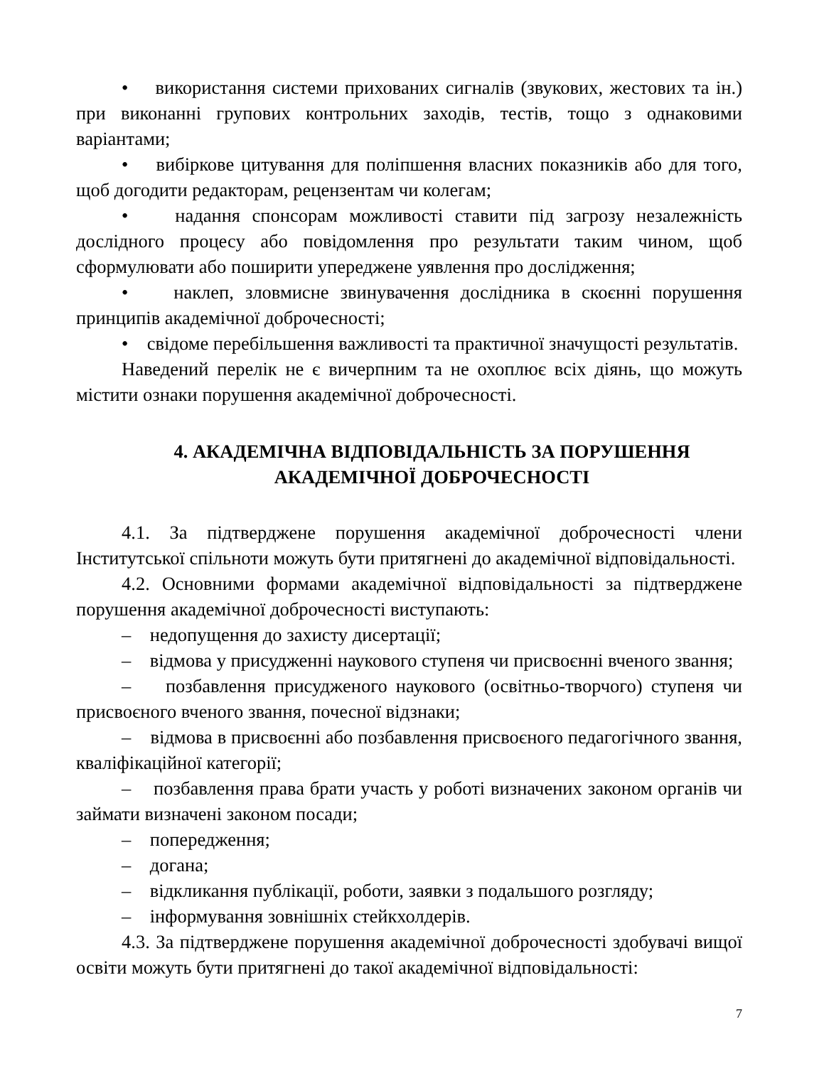• використання системи прихованих сигналів (звукових, жестових та ін.) при виконанні групових контрольних заходів, тестів, тощо з однаковими варіантами;
• вибіркове цитування для поліпшення власних показників або для того, щоб догодити редакторам, рецензентам чи колегам;
• надання спонсорам можливості ставити під загрозу незалежність дослідного процесу або повідомлення про результати таким чином, щоб сформулювати або поширити упереджене уявлення про дослідження;
• наклеп, зловмисне звинувачення дослідника в скоєнні порушення принципів академічної доброчесності;
• свідоме перебільшення важливості та практичної значущості результатів.
Наведений перелік не є вичерпним та не охоплює всіх діянь, що можуть містити ознаки порушення академічної доброчесності.
4. АКАДЕМІЧНА ВІДПОВІДАЛЬНІСТЬ ЗА ПОРУШЕННЯ
АКАДЕМІЧНОЇ ДОБРОЧЕСНОСТІ
4.1. За підтверджене порушення академічної доброчесності члени Інститутської спільноти можуть бути притягнені до академічної відповідальності.
4.2. Основними формами академічної відповідальності за підтверджене порушення академічної доброчесності виступають:
– недопущення до захисту дисертації;
– відмова у присудженні наукового ступеня чи присвоєнні вченого звання;
– позбавлення присудженого наукового (освітньо-творчого) ступеня чи присвоєного вченого звання, почесної відзнаки;
– відмова в присвоєнні або позбавлення присвоєного педагогічного звання, кваліфікаційної категорії;
– позбавлення права брати участь у роботі визначених законом органів чи займати визначені законом посади;
– попередження;
– догана;
– відкликання публікації, роботи, заявки з подальшого розгляду;
– інформування зовнішніх стейкхолдерів.
4.3. За підтверджене порушення академічної доброчесності здобувачі вищої освіти можуть бути притягнені до такої академічної відповідальності:
7